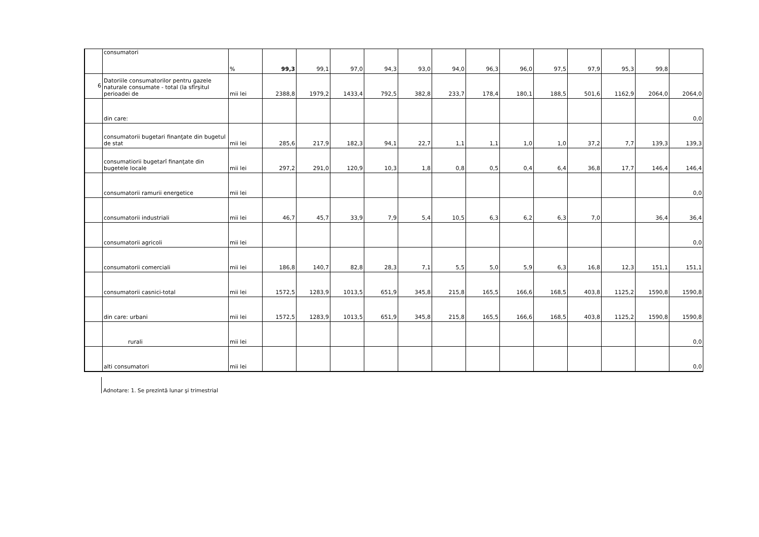| | consumatori | % | 99,3 | 99,1 | 97,0 | 94,3 | 93,0 | 94,0 | 96,3 | 96,0 | 97,5 | 97,9 | 95,3 | 99,8 | |
| 6 | Datoriile consumatorilor pentru gazele naturale consumate - total (la sfîrşitul perioadei de | mii lei | 2388,8 | 1979,2 | 1433,4 | 792,5 | 382,8 | 233,7 | 178,4 | 180,1 | 188,5 | 501,6 | 1162,9 | 2064,0 | 2064,0 |
| | din care: | | | | | | | | | | | | | | 0,0 |
| | consumatorii bugetari finanţate din bugetul de stat | mii lei | 285,6 | 217,9 | 182,3 | 94,1 | 22,7 | 1,1 | 1,1 | 1,0 | 1,0 | 37,2 | 7,7 | 139,3 | 139,3 |
| | consumatiorii bugetarî finanţate din bugetele locale | mii lei | 297,2 | 291,0 | 120,9 | 10,3 | 1,8 | 0,8 | 0,5 | 0,4 | 6,4 | 36,8 | 17,7 | 146,4 | 146,4 |
| | consumatorii ramurii energetice | mii lei | | | | | | | | | | | | | 0,0 |
| | consumatorii industriali | mii lei | 46,7 | 45,7 | 33,9 | 7,9 | 5,4 | 10,5 | 6,3 | 6,2 | 6,3 | 7,0 | | 36,4 | 36,4 |
| | consumatorii agricoli | mii lei | | | | | | | | | | | | | 0,0 |
| | consumatorii comerciali | mii lei | 186,8 | 140,7 | 82,8 | 28,3 | 7,1 | 5,5 | 5,0 | 5,9 | 6,3 | 16,8 | 12,3 | 151,1 | 151,1 |
| | consumatorii casnici-total | mii lei | 1572,5 | 1283,9 | 1013,5 | 651,9 | 345,8 | 215,8 | 165,5 | 166,6 | 168,5 | 403,8 | 1125,2 | 1590,8 | 1590,8 |
| | din care: urbani | mii lei | 1572,5 | 1283,9 | 1013,5 | 651,9 | 345,8 | 215,8 | 165,5 | 166,6 | 168,5 | 403,8 | 1125,2 | 1590,8 | 1590,8 |
| | rurali | mii lei | | | | | | | | | | | | | 0,0 |
| | alti consumatori | mii lei | | | | | | | | | | | | | 0,0 |
Adnotare: 1. Se prezintă lunar şi trimestrial